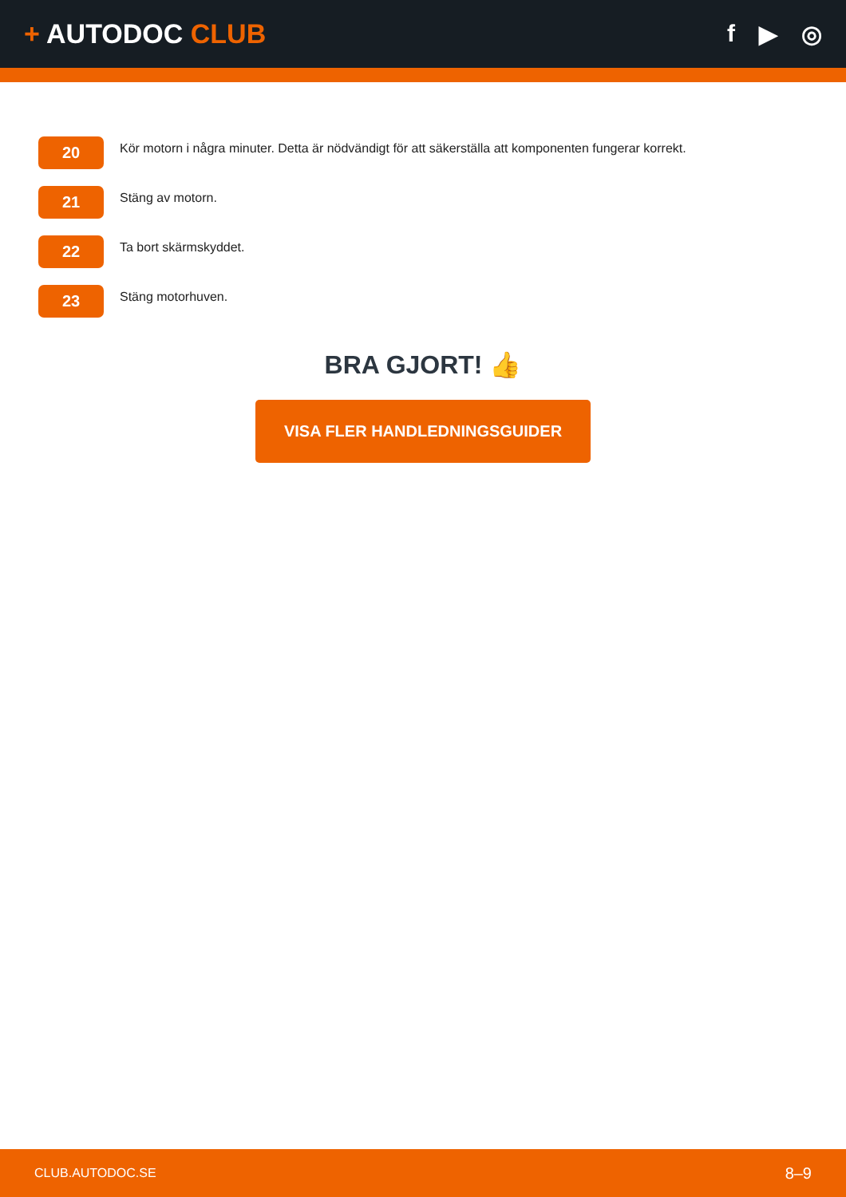+ AUTODOC CLUB f ▶ ◎
20
Kör motorn i några minuter. Detta är nödvändigt för att säkerställa att komponenten fungerar korrekt.
21
Stäng av motorn.
22
Ta bort skärmskyddet.
23
Stäng motorhuven.
BRA GJORT! 👍
VISA FLER HANDLEDNINGSGUIDER
CLUB.AUTODOC.SE 8–9